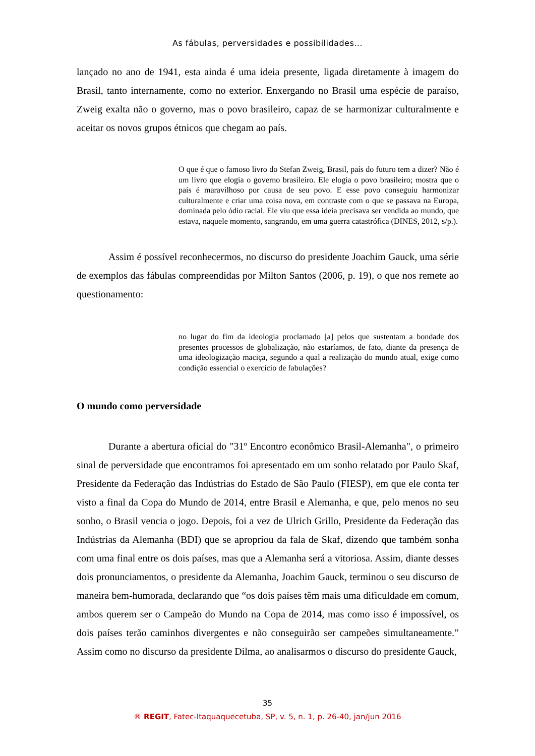As fábulas, perversidades e possibilidades...
lançado no ano de 1941, esta ainda é uma ideia presente, ligada diretamente à imagem do Brasil, tanto internamente, como no exterior. Enxergando no Brasil uma espécie de paraíso, Zweig exalta não o governo, mas o povo brasileiro, capaz de se harmonizar culturalmente e aceitar os novos grupos étnicos que chegam ao país.
O que é que o famoso livro do Stefan Zweig, Brasil, país do futuro tem a dizer? Não é um livro que elogia o governo brasileiro. Ele elogia o povo brasileiro; mostra que o país é maravilhoso por causa de seu povo. E esse povo conseguiu harmonizar culturalmente e criar uma coisa nova, em contraste com o que se passava na Europa, dominada pelo ódio racial. Ele viu que essa ideia precisava ser vendida ao mundo, que estava, naquele momento, sangrando, em uma guerra catastrófica (DINES, 2012, s/p.).
Assim é possível reconhecermos, no discurso do presidente Joachim Gauck, uma série de exemplos das fábulas compreendidas por Milton Santos (2006, p. 19), o que nos remete ao questionamento:
no lugar do fim da ideologia proclamado [a] pelos que sustentam a bondade dos presentes processos de globalização, não estaríamos, de fato, diante da presença de uma ideologização maciça, segundo a qual a realização do mundo atual, exige como condição essencial o exercício de fabulações?
O mundo como perversidade
Durante a abertura oficial do "31º Encontro econômico Brasil-Alemanha", o primeiro sinal de perversidade que encontramos foi apresentado em um sonho relatado por Paulo Skaf, Presidente da Federação das Indústrias do Estado de São Paulo (FIESP), em que ele conta ter visto a final da Copa do Mundo de 2014, entre Brasil e Alemanha, e que, pelo menos no seu sonho, o Brasil vencia o jogo. Depois, foi a vez de Ulrich Grillo, Presidente da Federação das Indústrias da Alemanha (BDI) que se apropriou da fala de Skaf, dizendo que também sonha com uma final entre os dois países, mas que a Alemanha será a vitoriosa. Assim, diante desses dois pronunciamentos, o presidente da Alemanha, Joachim Gauck, terminou o seu discurso de maneira bem-humorada, declarando que “os dois países têm mais uma dificuldade em comum, ambos querem ser o Campeão do Mundo na Copa de 2014, mas como isso é impossível, os dois países terão caminhos divergentes e não conseguirão ser campeões simultaneamente.” Assim como no discurso da presidente Dilma, ao analisarmos o discurso do presidente Gauck,
35
® REGIT, Fatec-Itaquaquecetuba, SP, v. 5, n. 1, p. 26-40, jan/jun 2016